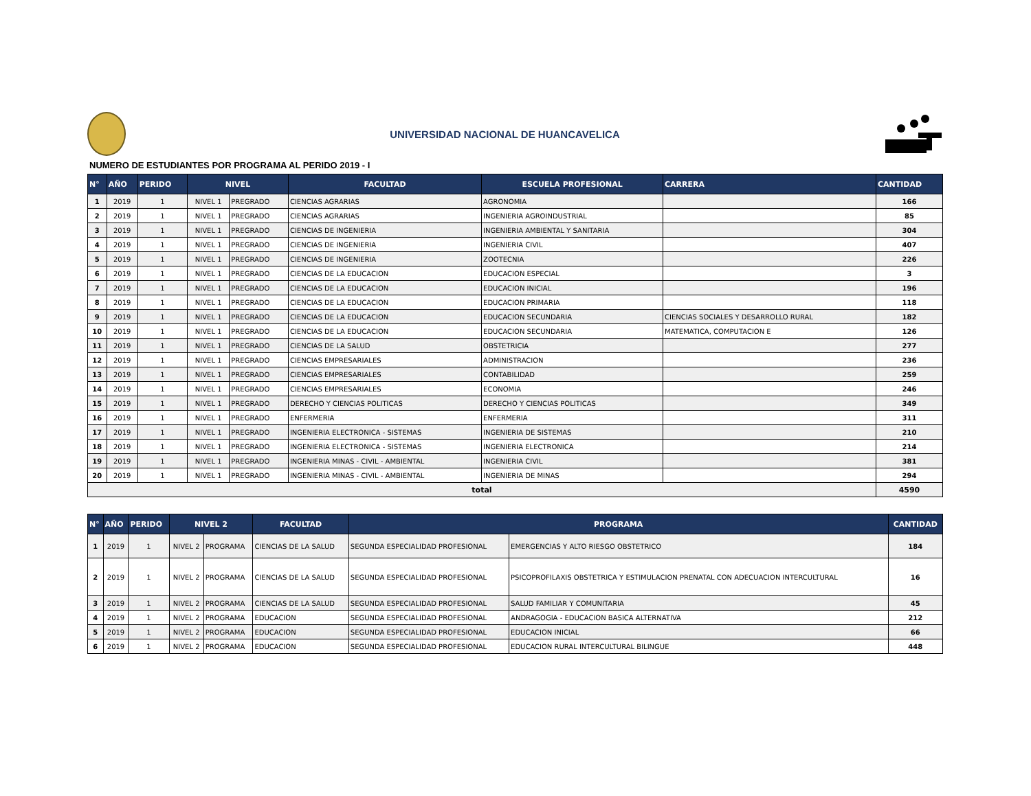UNIVERSIDAD NACIONAL DE HUANCAVELICA
NUMERO DE ESTUDIANTES POR PROGRAMA AL PERIDO 2019 - I
| N° | AÑO | PERIDO | NIVEL | | FACULTAD | ESCUELA PROFESIONAL | CARRERA | CANTIDAD |
| --- | --- | --- | --- | --- | --- | --- | --- | --- |
| 1 | 2019 | 1 | NIVEL 1 | PREGRADO | CIENCIAS AGRARIAS | AGRONOMIA | | 166 |
| 2 | 2019 | 1 | NIVEL 1 | PREGRADO | CIENCIAS AGRARIAS | INGENIERIA AGROINDUSTRIAL | | 85 |
| 3 | 2019 | 1 | NIVEL 1 | PREGRADO | CIENCIAS DE INGENIERIA | INGENIERIA AMBIENTAL Y SANITARIA | | 304 |
| 4 | 2019 | 1 | NIVEL 1 | PREGRADO | CIENCIAS DE INGENIERIA | INGENIERIA CIVIL | | 407 |
| 5 | 2019 | 1 | NIVEL 1 | PREGRADO | CIENCIAS DE INGENIERIA | ZOOTECNIA | | 226 |
| 6 | 2019 | 1 | NIVEL 1 | PREGRADO | CIENCIAS DE LA EDUCACION | EDUCACION ESPECIAL | | 3 |
| 7 | 2019 | 1 | NIVEL 1 | PREGRADO | CIENCIAS DE LA EDUCACION | EDUCACION INICIAL | | 196 |
| 8 | 2019 | 1 | NIVEL 1 | PREGRADO | CIENCIAS DE LA EDUCACION | EDUCACION PRIMARIA | | 118 |
| 9 | 2019 | 1 | NIVEL 1 | PREGRADO | CIENCIAS DE LA EDUCACION | EDUCACION SECUNDARIA | CIENCIAS SOCIALES Y DESARROLLO RURAL | 182 |
| 10 | 2019 | 1 | NIVEL 1 | PREGRADO | CIENCIAS DE LA EDUCACION | EDUCACION SECUNDARIA | MATEMATICA, COMPUTACION E | 126 |
| 11 | 2019 | 1 | NIVEL 1 | PREGRADO | CIENCIAS DE LA SALUD | OBSTETRICIA | | 277 |
| 12 | 2019 | 1 | NIVEL 1 | PREGRADO | CIENCIAS EMPRESARIALES | ADMINISTRACION | | 236 |
| 13 | 2019 | 1 | NIVEL 1 | PREGRADO | CIENCIAS EMPRESARIALES | CONTABILIDAD | | 259 |
| 14 | 2019 | 1 | NIVEL 1 | PREGRADO | CIENCIAS EMPRESARIALES | ECONOMIA | | 246 |
| 15 | 2019 | 1 | NIVEL 1 | PREGRADO | DERECHO Y CIENCIAS POLITICAS | DERECHO Y CIENCIAS POLITICAS | | 349 |
| 16 | 2019 | 1 | NIVEL 1 | PREGRADO | ENFERMERIA | ENFERMERIA | | 311 |
| 17 | 2019 | 1 | NIVEL 1 | PREGRADO | INGENIERIA ELECTRONICA - SISTEMAS | INGENIERIA DE SISTEMAS | | 210 |
| 18 | 2019 | 1 | NIVEL 1 | PREGRADO | INGENIERIA ELECTRONICA - SISTEMAS | INGENIERIA ELECTRONICA | | 214 |
| 19 | 2019 | 1 | NIVEL 1 | PREGRADO | INGENIERIA MINAS - CIVIL - AMBIENTAL | INGENIERIA CIVIL | | 381 |
| 20 | 2019 | 1 | NIVEL 1 | PREGRADO | INGENIERIA MINAS - CIVIL - AMBIENTAL | INGENIERIA DE MINAS | | 294 |
| total | | | | | | | | 4590 |
| N° | AÑO | PERIDO | NIVEL 2 | | FACULTAD | PROGRAMA | | CANTIDAD |
| --- | --- | --- | --- | --- | --- | --- | --- | --- |
| 1 | 2019 | 1 | NIVEL 2 | PROGRAMA | CIENCIAS DE LA SALUD | SEGUNDA ESPECIALIDAD PROFESIONAL | EMERGENCIAS Y ALTO RIESGO OBSTETRICO | 184 |
| 2 | 2019 | 1 | NIVEL 2 | PROGRAMA | CIENCIAS DE LA SALUD | SEGUNDA ESPECIALIDAD PROFESIONAL | PSICOPROFILAXIS OBSTETRICA Y ESTIMULACION PRENATAL CON ADECUACION INTERCULTURAL | 16 |
| 3 | 2019 | 1 | NIVEL 2 | PROGRAMA | CIENCIAS DE LA SALUD | SEGUNDA ESPECIALIDAD PROFESIONAL | SALUD FAMILIAR Y COMUNITARIA | 45 |
| 4 | 2019 | 1 | NIVEL 2 | PROGRAMA | EDUCACION | SEGUNDA ESPECIALIDAD PROFESIONAL | ANDRAGOGIA - EDUCACION BASICA ALTERNATIVA | 212 |
| 5 | 2019 | 1 | NIVEL 2 | PROGRAMA | EDUCACION | SEGUNDA ESPECIALIDAD PROFESIONAL | EDUCACION INICIAL | 66 |
| 6 | 2019 | 1 | NIVEL 2 | PROGRAMA | EDUCACION | SEGUNDA ESPECIALIDAD PROFESIONAL | EDUCACION RURAL INTERCULTURAL BILINGUE | 448 |